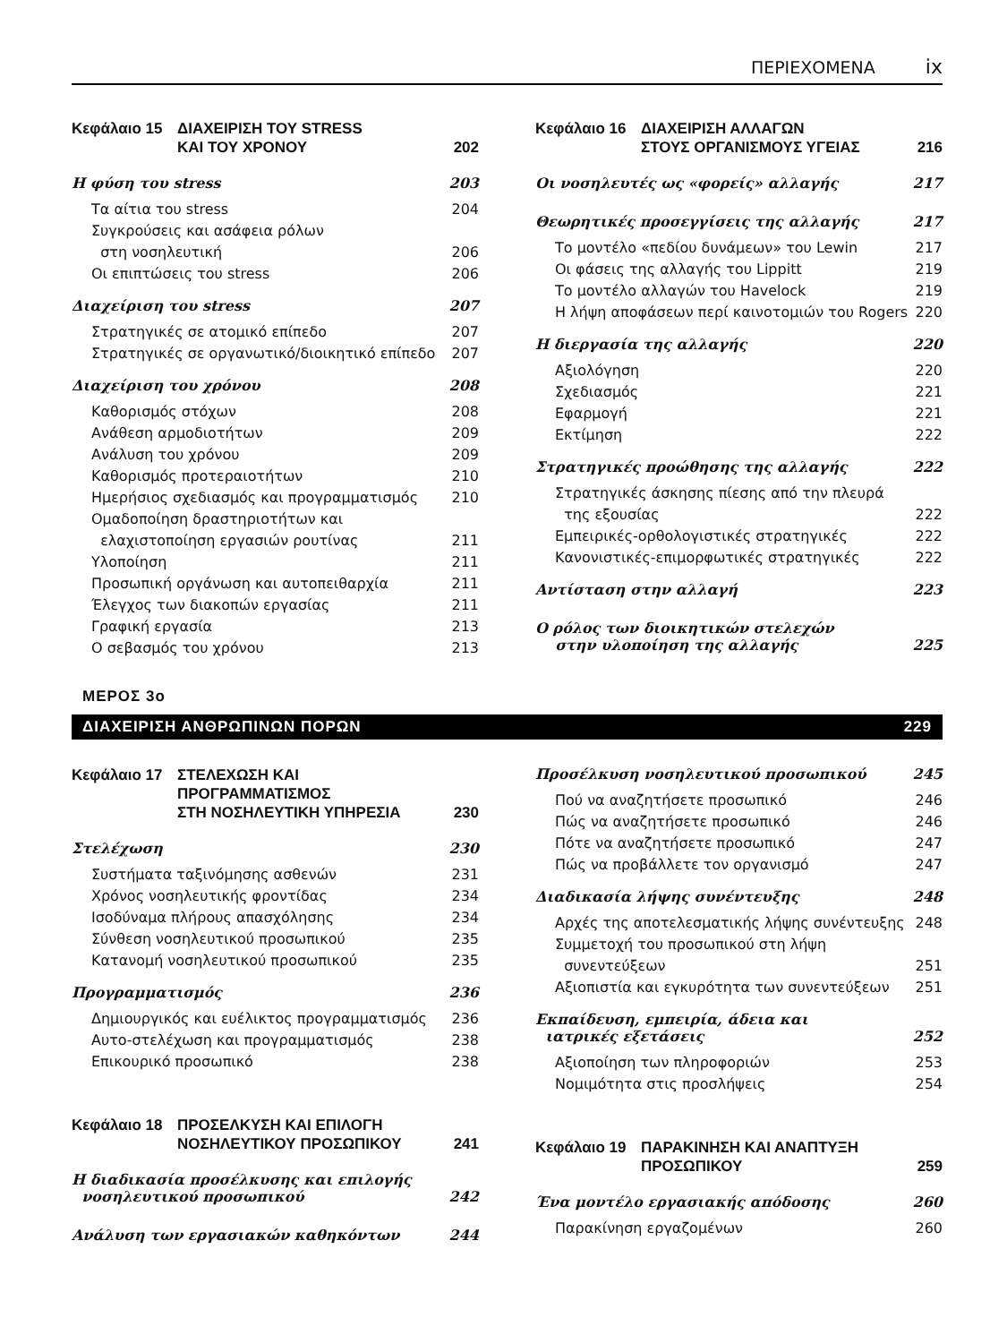ΠΕΡΙΕΧΟΜΕΝΑ ix
Κεφάλαιο 15 ΔΙΑΧΕΙΡΙΣΗ ΤΟΥ STRESS
ΚΑΙ ΤΟΥ ΧΡΟΝΟΥ 202
Η φύση του stress 203
Τα αίτια του stress 204
Συγκρούσεις και ασάφεια ρόλων
στη νοσηλευτική 206
Οι επιπτώσεις του stress 206
Διαχείριση του stress 207
Στρατηγικές σε ατομικό επίπεδο 207
Στρατηγικές σε οργανωτικό/διοικητικό επίπεδο 207
Διαχείριση του χρόνου 208
Καθορισμός στόχων 208
Ανάθεση αρμοδιοτήτων 209
Ανάλυση του χρόνου 209
Καθορισμός προτεραιοτήτων 210
Ημερήσιος σχεδιασμός και προγραμματισμός 210
Ομαδοποίηση δραστηριοτήτων και
ελαχιστοποίηση εργασιών ρουτίνας 211
Υλοποίηση 211
Προσωπική οργάνωση και αυτοπειθαρχία 211
Έλεγχος των διακοπών εργασίας 211
Γραφική εργασία 213
Ο σεβασμός του χρόνου 213
Κεφάλαιο 16 ΔΙΑΧΕΙΡΙΣΗ ΑΛΛΑΓΩΝ
ΣΤΟΥΣ ΟΡΓΑΝΙΣΜΟΥΣ ΥΓΕΙΑΣ 216
Οι νοσηλευτές ως «φορείς» αλλαγής 217
Θεωρητικές προσεγγίσεις της αλλαγής 217
Το μοντέλο «πεδίου δυνάμεων» του Lewin 217
Οι φάσεις της αλλαγής του Lippitt 219
Το μοντέλο αλλαγών του Havelock 219
Η λήψη αποφάσεων περί καινοτομιών του Rogers 220
Η διεργασία της αλλαγής 220
Αξιολόγηση 220
Σχεδιασμός 221
Εφαρμογή 221
Εκτίμηση 222
Στρατηγικές προώθησης της αλλαγής 222
Στρατηγικές άσκησης πίεσης από την πλευρά
της εξουσίας 222
Εμπειρικές-ορθολογιστικές στρατηγικές 222
Κανονιστικές-επιμορφωτικές στρατηγικές 222
Αντίσταση στην αλλαγή 223
Ο ρόλος των διοικητικών στελεχών
στην υλοποίηση της αλλαγής 225
ΜΕΡΟΣ 3ο
ΔΙΑΧΕΙΡΙΣΗ ΑΝΘΡΩΠΙΝΩΝ ΠΟΡΩΝ 229
Κεφάλαιο 17 ΣΤΕΛΕΧΩΣΗ ΚΑΙ ΠΡΟΓΡΑΜΜΑΤΙΣΜΟΣ
ΣΤΗ ΝΟΣΗΛΕΥΤΙΚΗ ΥΠΗΡΕΣΙΑ 230
Στελέχωση 230
Συστήματα ταξινόμησης ασθενών 231
Χρόνος νοσηλευτικής φροντίδας 234
Ισοδύναμα πλήρους απασχόλησης 234
Σύνθεση νοσηλευτικού προσωπικού 235
Κατανομή νοσηλευτικού προσωπικού 235
Προγραμματισμός 236
Δημιουργικός και ευέλικτος προγραμματισμός 236
Αυτο-στελέχωση και προγραμματισμός 238
Επικουρικό προσωπικό 238
Κεφάλαιο 18 ΠΡΟΣΕΛΚΥΣΗ ΚΑΙ ΕΠΙΛΟΓΗ
ΝΟΣΗΛΕΥΤΙΚΟΥ ΠΡΟΣΩΠΙΚΟΥ 241
Η διαδικασία προσέλκυσης και επιλογής
νοσηλευτικού προσωπικού 242
Ανάλυση των εργασιακών καθηκόντων 244
Προσέλκυση νοσηλευτικού προσωπικού 245
Πού να αναζητήσετε προσωπικό 246
Πώς να αναζητήσετε προσωπικό 246
Πότε να αναζητήσετε προσωπικό 247
Πώς να προβάλλετε τον οργανισμό 247
Διαδικασία λήψης συνέντευξης 248
Αρχές της αποτελεσματικής λήψης συνέντευξης 248
Συμμετοχή του προσωπικού στη λήψη
συνεντεύξεων 251
Αξιοπιστία και εγκυρότητα των συνεντεύξεων 251
Εκπαίδευση, εμπειρία, άδεια και
ιατρικές εξετάσεις 252
Αξιοποίηση των πληροφοριών 253
Νομιμότητα στις προσλήψεις 254
Κεφάλαιο 19 ΠΑΡΑΚΙΝΗΣΗ ΚΑΙ ΑΝΑΠΤΥΞΗ
ΠΡΟΣΩΠΙΚΟΥ 259
Ένα μοντέλο εργασιακής απόδοσης 260
Παρακίνηση εργαζομένων 260